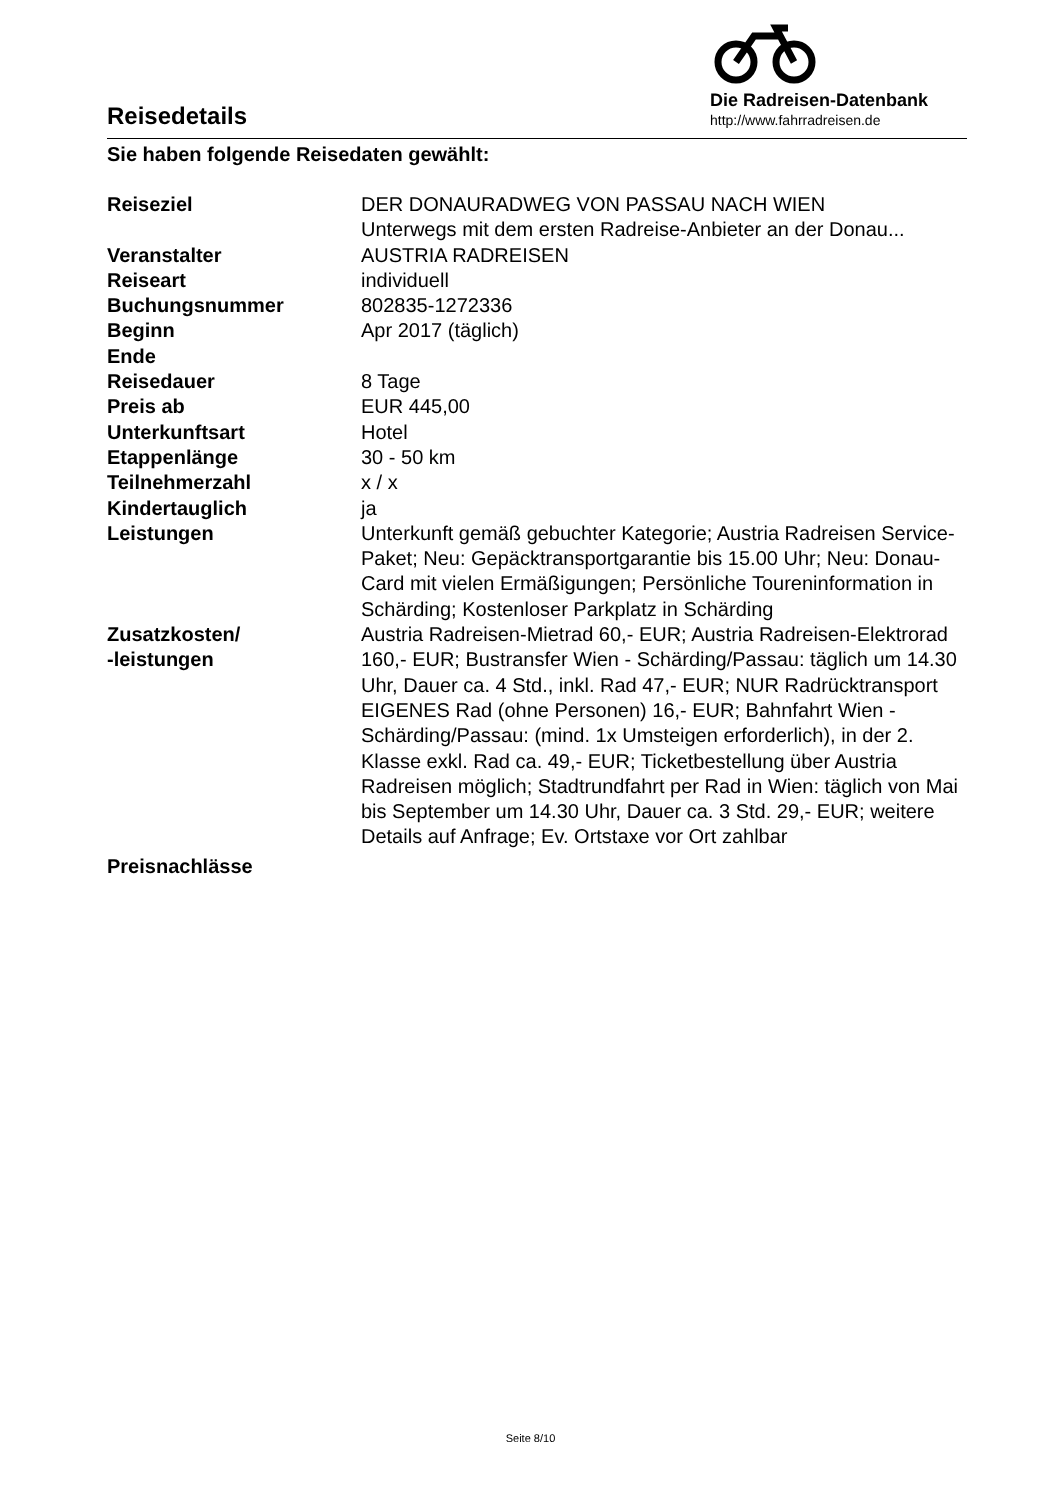Reisedetails
Die Radreisen-Datenbank
http://www.fahrradreisen.de
Sie haben folgende Reisedaten gewählt:
| Reiseziel | DER DONAURADWEG VON PASSAU NACH WIEN Unterwegs mit dem ersten Radreise-Anbieter an der Donau... |
| Veranstalter | AUSTRIA RADREISEN |
| Reiseart | individuell |
| Buchungsnummer | 802835-1272336 |
| Beginn | Apr 2017 (täglich) |
| Ende | |
| Reisedauer | 8 Tage |
| Preis ab | EUR 445,00 |
| Unterkunftsart | Hotel |
| Etappenlänge | 30 - 50 km |
| Teilnehmerzahl | x / x |
| Kindertauglich | ja |
| Leistungen | Unterkunft gemäß gebuchter Kategorie; Austria Radreisen Service-Paket; Neu: Gepäcktransportgarantie bis 15.00 Uhr; Neu: Donau-Card mit vielen Ermäßigungen; Persönliche Toureninformation in Schärding; Kostenloser Parkplatz in Schärding |
| Zusatzkosten/ -leistungen | Austria Radreisen-Mietrad 60,- EUR; Austria Radreisen-Elektrorad 160,- EUR; Bustransfer Wien - Schärding/Passau: täglich um 14.30 Uhr, Dauer ca. 4 Std., inkl. Rad 47,- EUR; NUR Radrücktransport EIGENES Rad (ohne Personen) 16,- EUR; Bahnfahrt Wien - Schärding/Passau: (mind. 1x Umsteigen erforderlich), in der 2. Klasse exkl. Rad ca. 49,- EUR; Ticketbestellung über Austria Radreisen möglich; Stadtrundfahrt per Rad in Wien: täglich von Mai bis September um 14.30 Uhr, Dauer ca. 3 Std. 29,- EUR; weitere Details auf Anfrage; Ev. Ortstaxe vor Ort zahlbar |
| Preisnachlässe | |
Seite 8/10